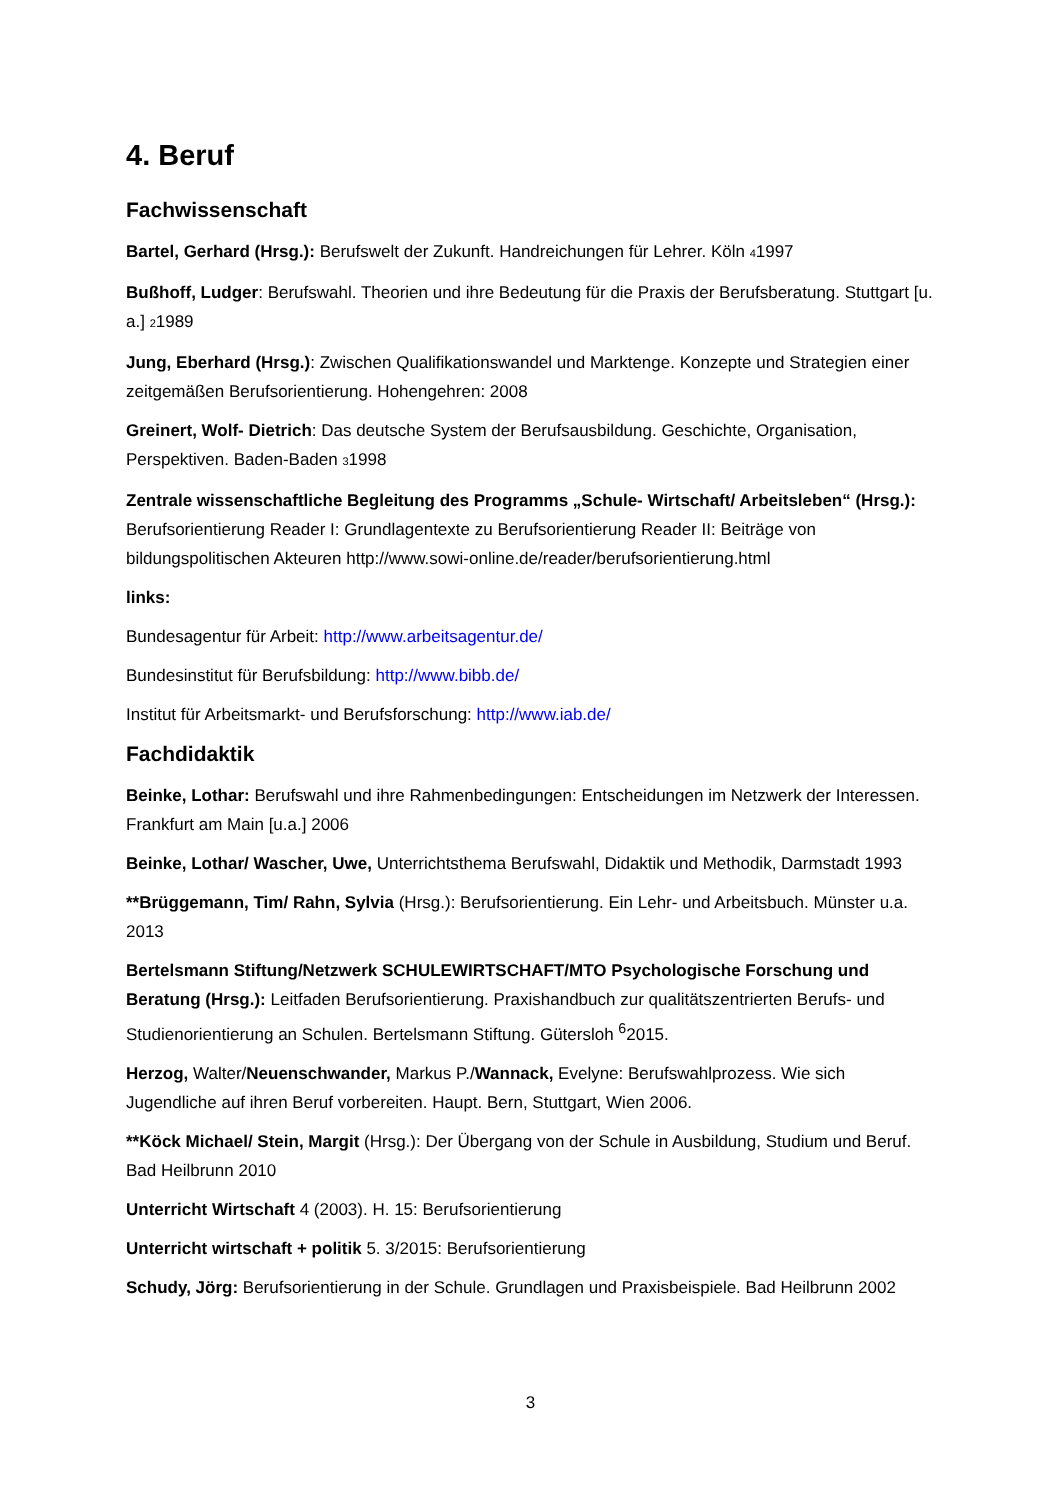4. Beruf
Fachwissenschaft
Bartel, Gerhard (Hrsg.): Berufswelt der Zukunft. Handreichungen für Lehrer. Köln 41997
Bußhoff, Ludger: Berufswahl. Theorien und ihre Bedeutung für die Praxis der Berufsberatung. Stuttgart [u. a.] 21989
Jung, Eberhard (Hrsg.): Zwischen Qualifikationswandel und Marktenge. Konzepte und Strategien einer zeitgemäßen Berufsorientierung. Hohengehren: 2008
Greinert, Wolf- Dietrich: Das deutsche System der Berufsausbildung. Geschichte, Organisation, Perspektiven. Baden-Baden 31998
Zentrale wissenschaftliche Begleitung des Programms „Schule- Wirtschaft/ Arbeitsleben“ (Hrsg.): Berufsorientierung Reader I: Grundlagentexte zu Berufsorientierung Reader II: Beiträge von bildungspolitischen Akteuren http://www.sowi-online.de/reader/berufsorientierung.html
links:
Bundesagentur für Arbeit: http://www.arbeitsagentur.de/
Bundesinstitut für Berufsbildung: http://www.bibb.de/
Institut für Arbeitsmarkt- und Berufsforschung: http://www.iab.de/
Fachdidaktik
Beinke, Lothar: Berufswahl und ihre Rahmenbedingungen: Entscheidungen im Netzwerk der Interessen. Frankfurt am Main [u.a.] 2006
Beinke, Lothar/ Wascher, Uwe, Unterrichtsthema Berufswahl, Didaktik und Methodik, Darmstadt 1993
**Brüggemann, Tim/ Rahn, Sylvia (Hrsg.): Berufsorientierung. Ein Lehr- und Arbeitsbuch. Münster u.a. 2013
Bertelsmann Stiftung/Netzwerk SCHULEWIRTSCHAFT/MTO Psychologische Forschung und Beratung (Hrsg.): Leitfaden Berufsorientierung. Praxishandbuch zur qualitätszentrierten Berufs- und Studienorientierung an Schulen. Bertelsmann Stiftung. Gütersloh <sup>6</sup>2015.
Herzog, Walter/Neuenschwander, Markus P./Wannack, Evelyne: Berufswahlprozess. Wie sich Jugendliche auf ihren Beruf vorbereiten. Haupt. Bern, Stuttgart, Wien 2006.
**Köck Michael/ Stein, Margit (Hrsg.): Der Übergang von der Schule in Ausbildung, Studium und Beruf. Bad Heilbrunn 2010
Unterricht Wirtschaft 4 (2003). H. 15: Berufsorientierung
Unterricht wirtschaft + politik 5. 3/2015: Berufsorientierung
Schudy, Jörg: Berufsorientierung in der Schule. Grundlagen und Praxisbeispiele. Bad Heilbrunn 2002
3